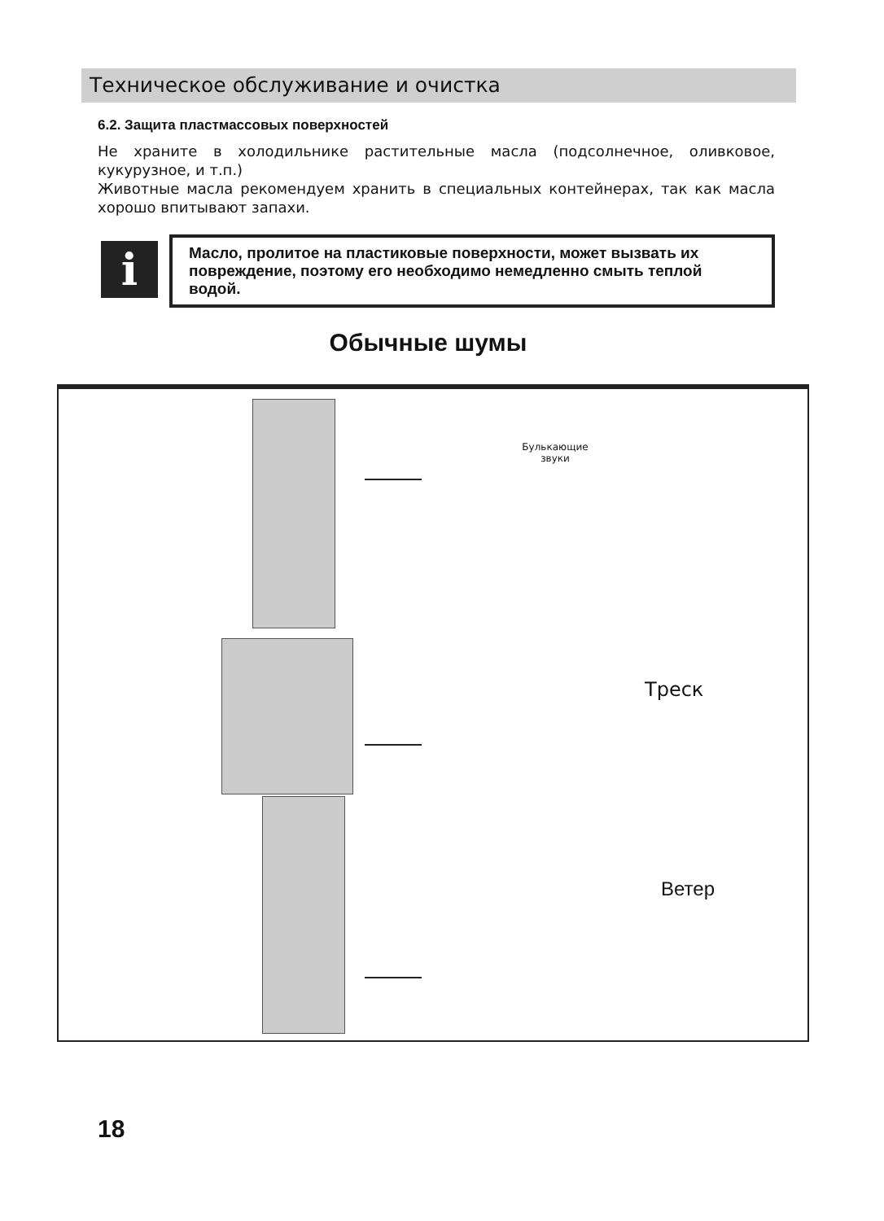Техническое обслуживание и очистка
6.2. Защита пластмассовых поверхностей
Не храните в холодильнике растительные масла (подсолнечное, оливковое, кукурузное, и т.п.)
Животные масла рекомендуем хранить в специальных контейнерах, так как масла хорошо впитывают запахи.
i
Масло, пролитое на пластиковые поверхности, может вызвать их повреждение, поэтому его необходимо немедленно смыть теплой водой.
Обычные шумы
Булькающие звуки
Треск
Ветер
18